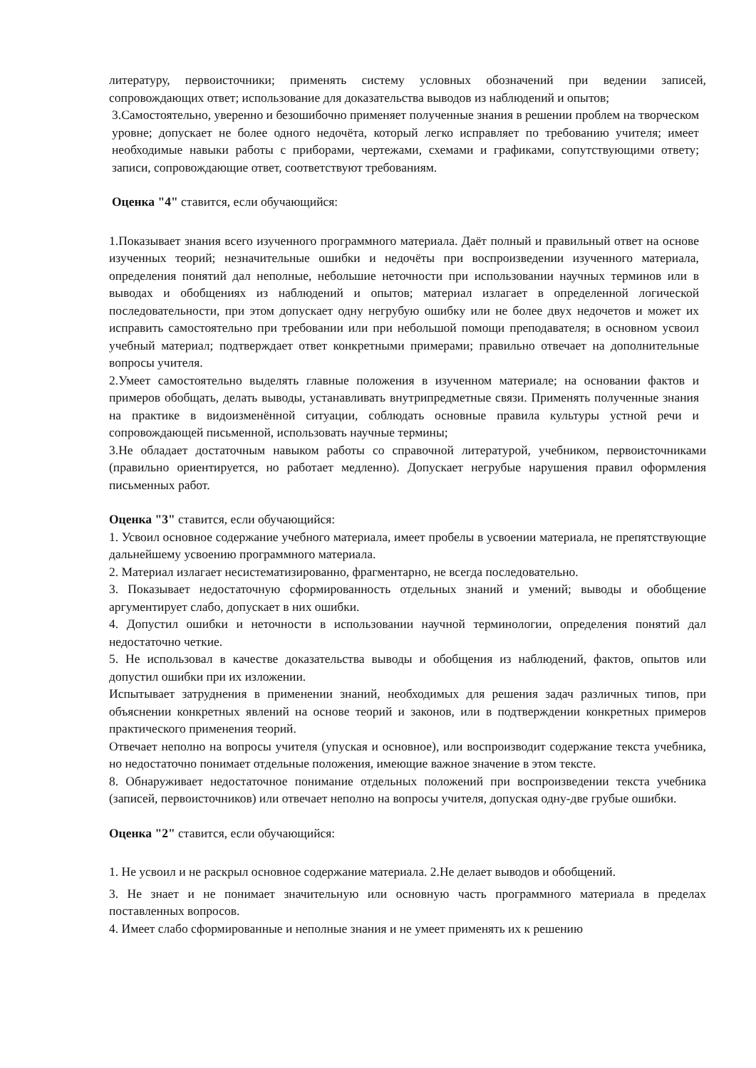литературу, первоисточники; применять систему условных обозначений при ведении записей, сопровождающих ответ; использование для доказательства выводов из наблюдений и опытов;
3.Самостоятельно, уверенно и безошибочно применяет полученные знания в решении проблем на творческом уровне; допускает не более одного недочёта, который легко исправляет по требованию учителя; имеет необходимые навыки работы с приборами, чертежами, схемами и графиками, сопутствующими ответу; записи, сопровождающие ответ, соответствуют требованиям.
Оценка "4" ставится, если обучающийся:
1.Показывает знания всего изученного программного материала. Даёт полный и правильный ответ на основе изученных теорий; незначительные ошибки и недочёты при воспроизведении изученного материала, определения понятий дал неполные, небольшие неточности при использовании научных терминов или в выводах и обобщениях из наблюдений и опытов; материал излагает в определенной логической последовательности, при этом допускает одну негрубую ошибку или не более двух недочетов и может их исправить самостоятельно при требовании или при небольшой помощи преподавателя; в основном усвоил учебный материал; подтверждает ответ конкретными примерами; правильно отвечает на дополнительные вопросы учителя.
2.Умеет самостоятельно выделять главные положения в изученном материале; на основании фактов и примеров обобщать, делать выводы, устанавливать внутрипредметные связи. Применять полученные знания на практике в видоизменённой ситуации, соблюдать основные правила культуры устной речи и сопровождающей письменной, использовать научные термины;
3.Не обладает достаточным навыком работы со справочной литературой, учебником, первоисточниками (правильно ориентируется, но работает медленно). Допускает негрубые нарушения правил оформления письменных работ.
Оценка "3" ставится, если обучающийся:
1. Усвоил основное содержание учебного материала, имеет пробелы в усвоении материала, не препятствующие дальнейшему усвоению программного материала.
2. Материал излагает несистематизированно, фрагментарно, не всегда последовательно.
3. Показывает недостаточную сформированность отдельных знаний и умений; выводы и обобщение аргументирует слабо, допускает в них ошибки.
4. Допустил ошибки и неточности в использовании научной терминологии, определения понятий дал недостаточно четкие.
5. Не использовал в качестве доказательства выводы и обобщения из наблюдений, фактов, опытов или допустил ошибки при их изложении.
Испытывает затруднения в применении знаний, необходимых для решения задач различных типов, при объяснении конкретных явлений на основе теорий и законов, или в подтверждении конкретных примеров практического применения теорий.
Отвечает неполно на вопросы учителя (упуская и основное), или воспроизводит содержание текста учебника, но недостаточно понимает отдельные положения, имеющие важное значение в этом тексте.
8. Обнаруживает недостаточное понимание отдельных положений при воспроизведении текста учебника (записей, первоисточников) или отвечает неполно на вопросы учителя, допуская одну-две грубые ошибки.
Оценка "2" ставится, если обучающийся:
1. Не усвоил и не раскрыл основное содержание материала. 2.Не делает выводов и обобщений.
3. Не знает и не понимает значительную или основную часть программного материала в пределах поставленных вопросов.
4. Имеет слабо сформированные и неполные знания и не умеет применять их к решению